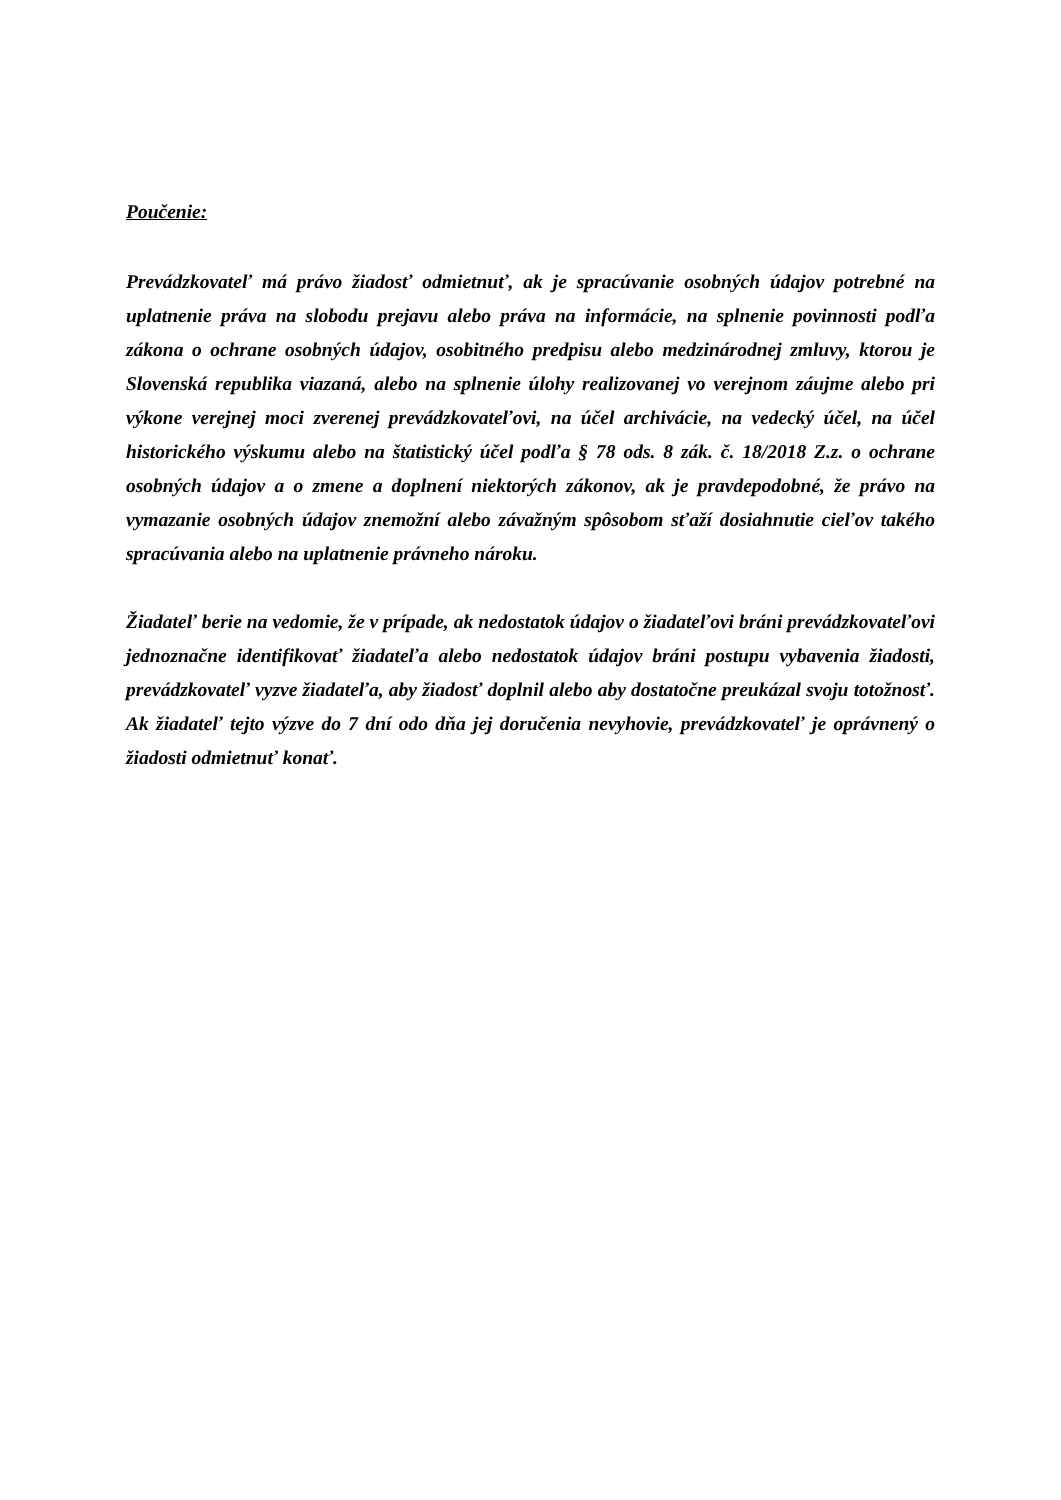Poučenie:
Prevádzkovateľ má právo žiadosť odmietnuť, ak je spracúvanie osobných údajov potrebné na uplatnenie práva na slobodu prejavu alebo práva na informácie, na splnenie povinnosti podľa zákona o ochrane osobných údajov, osobitného predpisu alebo medzinárodnej zmluvy, ktorou je Slovenská republika viazaná, alebo na splnenie úlohy realizovanej vo verejnom záujme alebo pri výkone verejnej moci zverenej prevádzkovateľovi, na účel archivácie, na vedecký účel, na účel historického výskumu alebo na štatistický účel podľa § 78 ods. 8 zák. č. 18/2018 Z.z. o ochrane osobných údajov a o zmene a doplnení niektorých zákonov, ak je pravdepodobné, že právo na vymazanie osobných údajov znemožní alebo závažným spôsobom sťaží dosiahnutie cieľov takého spracúvania alebo na uplatnenie právneho nároku.
Žiadateľ berie na vedomie, že v prípade, ak nedostatok údajov o žiadateľovi bráni prevádzkovateľovi jednoznačne identifikovať žiadateľa alebo nedostatok údajov bráni postupu vybavenia žiadosti, prevádzkovateľ vyzve žiadateľa, aby žiadosť doplnil alebo aby dostatočne preukázal svoju totožnosť. Ak žiadateľ tejto výzve do 7 dní odo dňa jej doručenia nevyhovie, prevádzkovateľ je oprávnený o žiadosti odmietnuť konať.